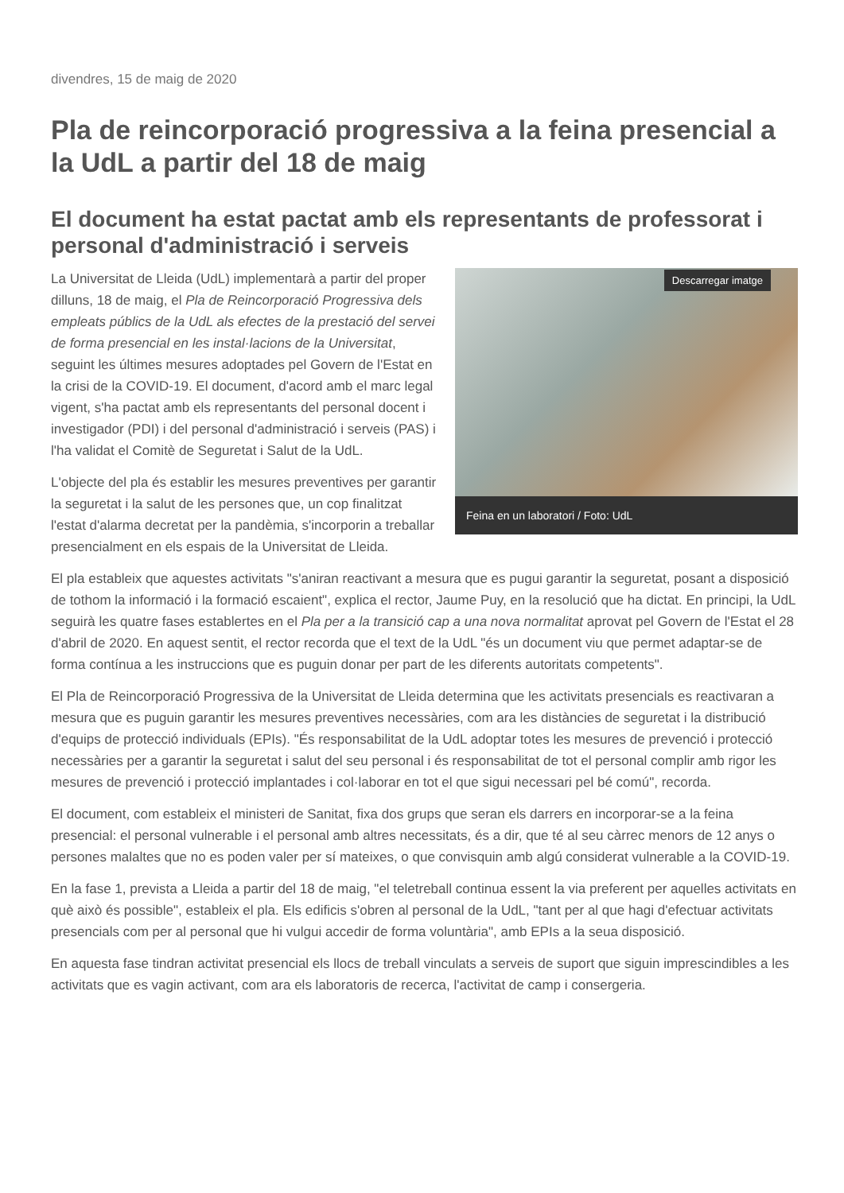divendres, 15 de maig de 2020
Pla de reincorporació progressiva a la feina presencial a la UdL a partir del 18 de maig
El document ha estat pactat amb els representants de professorat i personal d'administració i serveis
Descarregar imatge
Feina en un laboratori / Foto: UdL
La Universitat de Lleida (UdL) implementarà a partir del proper dilluns, 18 de maig, el Pla de Reincorporació Progressiva dels empleats públics de la UdL als efectes de la prestació del servei de forma presencial en les instal·lacions de la Universitat, seguint les últimes mesures adoptades pel Govern de l'Estat en la crisi de la COVID-19. El document, d'acord amb el marc legal vigent, s'ha pactat amb els representants del personal docent i investigador (PDI) i del personal d'administració i serveis (PAS) i l'ha validat el Comitè de Seguretat i Salut de la UdL.
L'objecte del pla és establir les mesures preventives per garantir la seguretat i la salut de les persones que, un cop finalitzat l'estat d'alarma decretat per la pandèmia, s'incorporin a treballar presencialment en els espais de la Universitat de Lleida.
El pla estableix que aquestes activitats "s'aniran reactivant a mesura que es pugui garantir la seguretat, posant a disposició de tothom la informació i la formació escaient", explica el rector, Jaume Puy, en la resolució que ha dictat. En principi, la UdL seguirà les quatre fases establertes en el Pla per a la transició cap a una nova normalitat aprovat pel Govern de l'Estat el 28 d'abril de 2020. En aquest sentit, el rector recorda que el text de la UdL "és un document viu que permet adaptar-se de forma contínua a les instruccions que es puguin donar per part de les diferents autoritats competents".
El Pla de Reincorporació Progressiva de la Universitat de Lleida determina que les activitats presencials es reactivaran a mesura que es puguin garantir les mesures preventives necessàries, com ara les distàncies de seguretat i la distribució d'equips de protecció individuals (EPIs). "És responsabilitat de la UdL adoptar totes les mesures de prevenció i protecció necessàries per a garantir la seguretat i salut del seu personal i és responsabilitat de tot el personal complir amb rigor les mesures de prevenció i protecció implantades i col·laborar en tot el que sigui necessari pel bé comú", recorda.
El document, com estableix el ministeri de Sanitat, fixa dos grups que seran els darrers en incorporar-se a la feina presencial: el personal vulnerable i el personal amb altres necessitats, és a dir, que té al seu càrrec menors de 12 anys o persones malaltes que no es poden valer per sí mateixes, o que convisquin amb algú considerat vulnerable a la COVID-19.
En la fase 1, prevista a Lleida a partir del 18 de maig, "el teletreball continua essent la via preferent per aquelles activitats en què això és possible", estableix el pla. Els edificis s'obren al personal de la UdL, "tant per al que hagi d'efectuar activitats presencials com per al personal que hi vulgui accedir de forma voluntària", amb EPIs a la seua disposició.
En aquesta fase tindran activitat presencial els llocs de treball vinculats a serveis de suport que siguin imprescindibles a les activitats que es vagin activant, com ara els laboratoris de recerca, l'activitat de camp i consergeria.